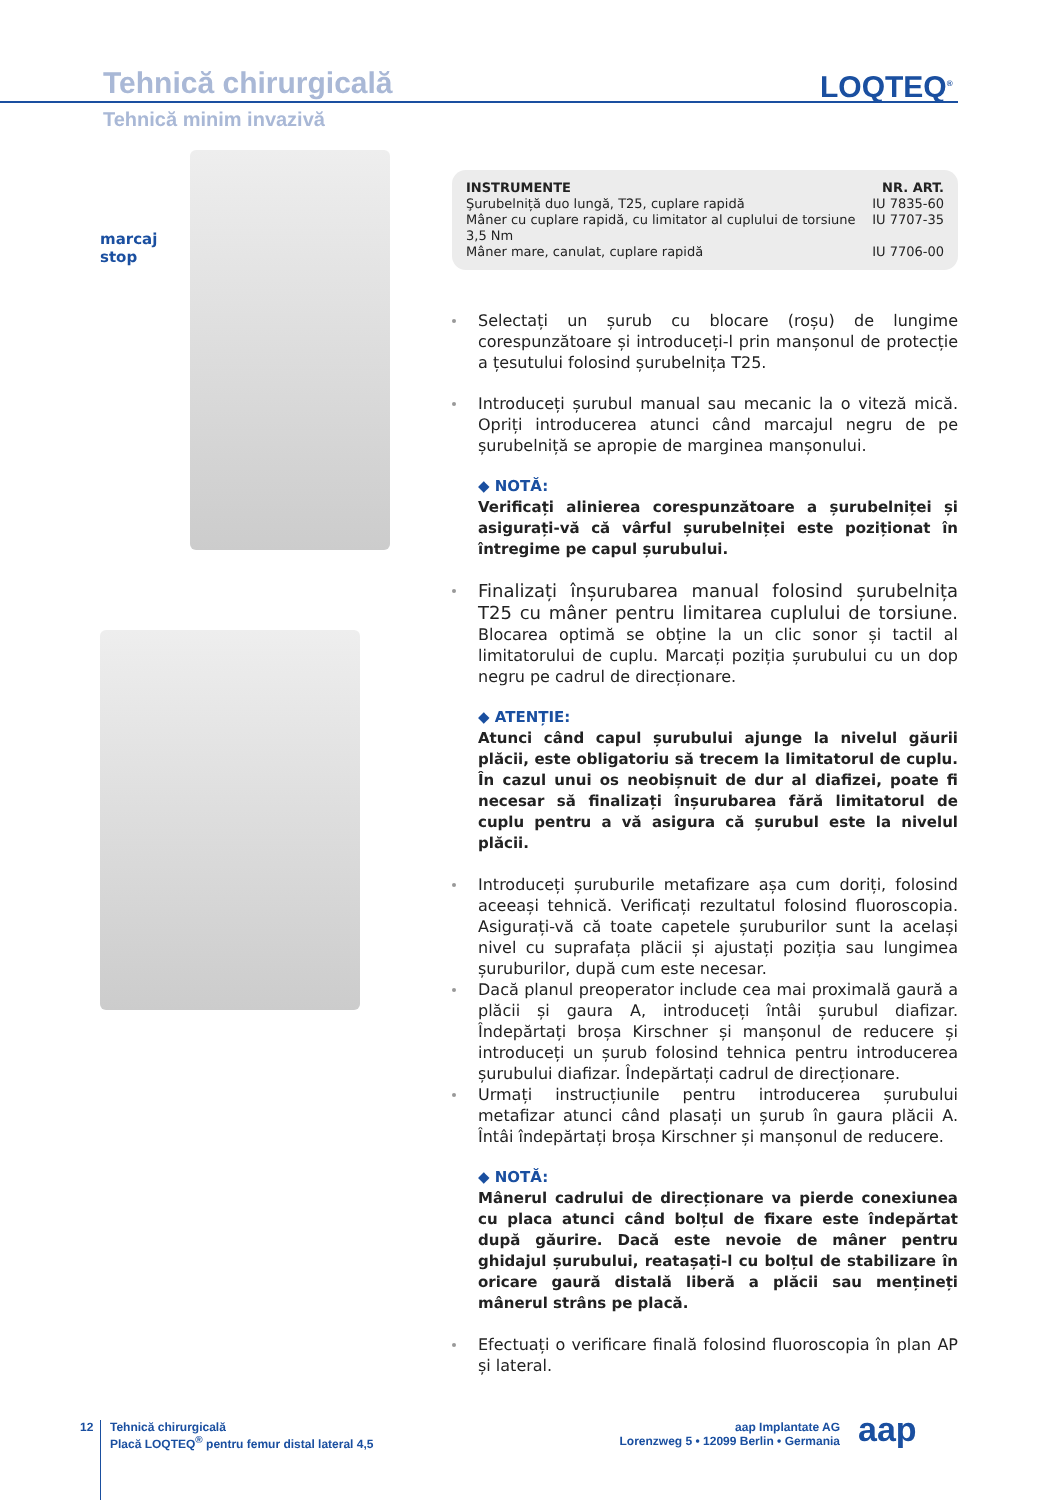Tehnică chirurgicală LOQTEQ<sup>®</sup>
Tehnică minim invazivă
marcaj
stop
| INSTRUMENTE | NR. ART. |
| --- | --- |
| Şurubelniță duo lungă, T25, cuplare rapidă | IU 7835-60 |
| Mâner cu cuplare rapidă, cu limitator al cuplului de torsiune 3,5 Nm | IU 7707-35 |
| Mâner mare, canulat, cuplare rapidă | IU 7706-00 |
Selectați un șurub cu blocare (roșu) de lungime corespunzătoare și introduceți-l prin manșonul de protecție a țesutului folosind șurubelnița T25.
Introduceți șurubul manual sau mecanic la o viteză mică. Opriți introducerea atunci când marcajul negru de pe șurubelniță se apropie de marginea manșonului.
◆ NOTĂ:
Verificați alinierea corespunzătoare a șurubelniței și asigurați-vă că vârful șurubelniței este poziționat în întregime pe capul șurubului.
Finalizați înșurubarea manual folosind șurubelnița T25 cu mâner pentru limitarea cuplului de torsiune. Blocarea optimă se obține la un clic sonor și tactil al limitatorului de cuplu. Marcați poziția șurubului cu un dop negru pe cadrul de direcționare.
◆ ATENȚIE:
Atunci când capul șurubului ajunge la nivelul găurii plăcii, este obligatoriu să trecem la limitatorul de cuplu. În cazul unui os neobișnuit de dur al diafizei, poate fi necesar să finalizați înșurubarea fără limitatorul de cuplu pentru a vă asigura că șurubul este la nivelul plăcii.
Introduceți șuruburile metafizare așa cum doriți, folosind aceeași tehnică. Verificați rezultatul folosind fluoroscopia. Asigurați-vă că toate capetele șuruburilor sunt la același nivel cu suprafața plăcii și ajustați poziția sau lungimea șuruburilor, după cum este necesar.
Dacă planul preoperator include cea mai proximală gaură a plăcii și gaura A, introduceți întâi șurubul diafizar. Îndepărtați broșa Kirschner și manșonul de reducere și introduceți un șurub folosind tehnica pentru introducerea șurubului diafizar. Îndepărtați cadrul de direcționare.
Urmați instrucțiunile pentru introducerea șurubului metafizar atunci când plasați un șurub în gaura plăcii A. Întâi îndepărtați broșa Kirschner și manșonul de reducere.
◆ NOTĂ:
Mânerul cadrului de direcționare va pierde conexiunea cu placa atunci când bolțul de fixare este îndepărtat după găurire. Dacă este nevoie de mâner pentru ghidajul șurubului, reatașați-l cu bolțul de stabilizare în oricare gaură distală liberă a plăcii sau mențineți mânerul strâns pe placă.
Efectuați o verificare finală folosind fluoroscopia în plan AP și lateral.
12
Tehnică chirurgicală
Placă LOQTEQ<sup>®</sup> pentru femur distal lateral 4,5
aap Implantate AG
Lorenzweg 5 • 12099 Berlin • Germania
aap